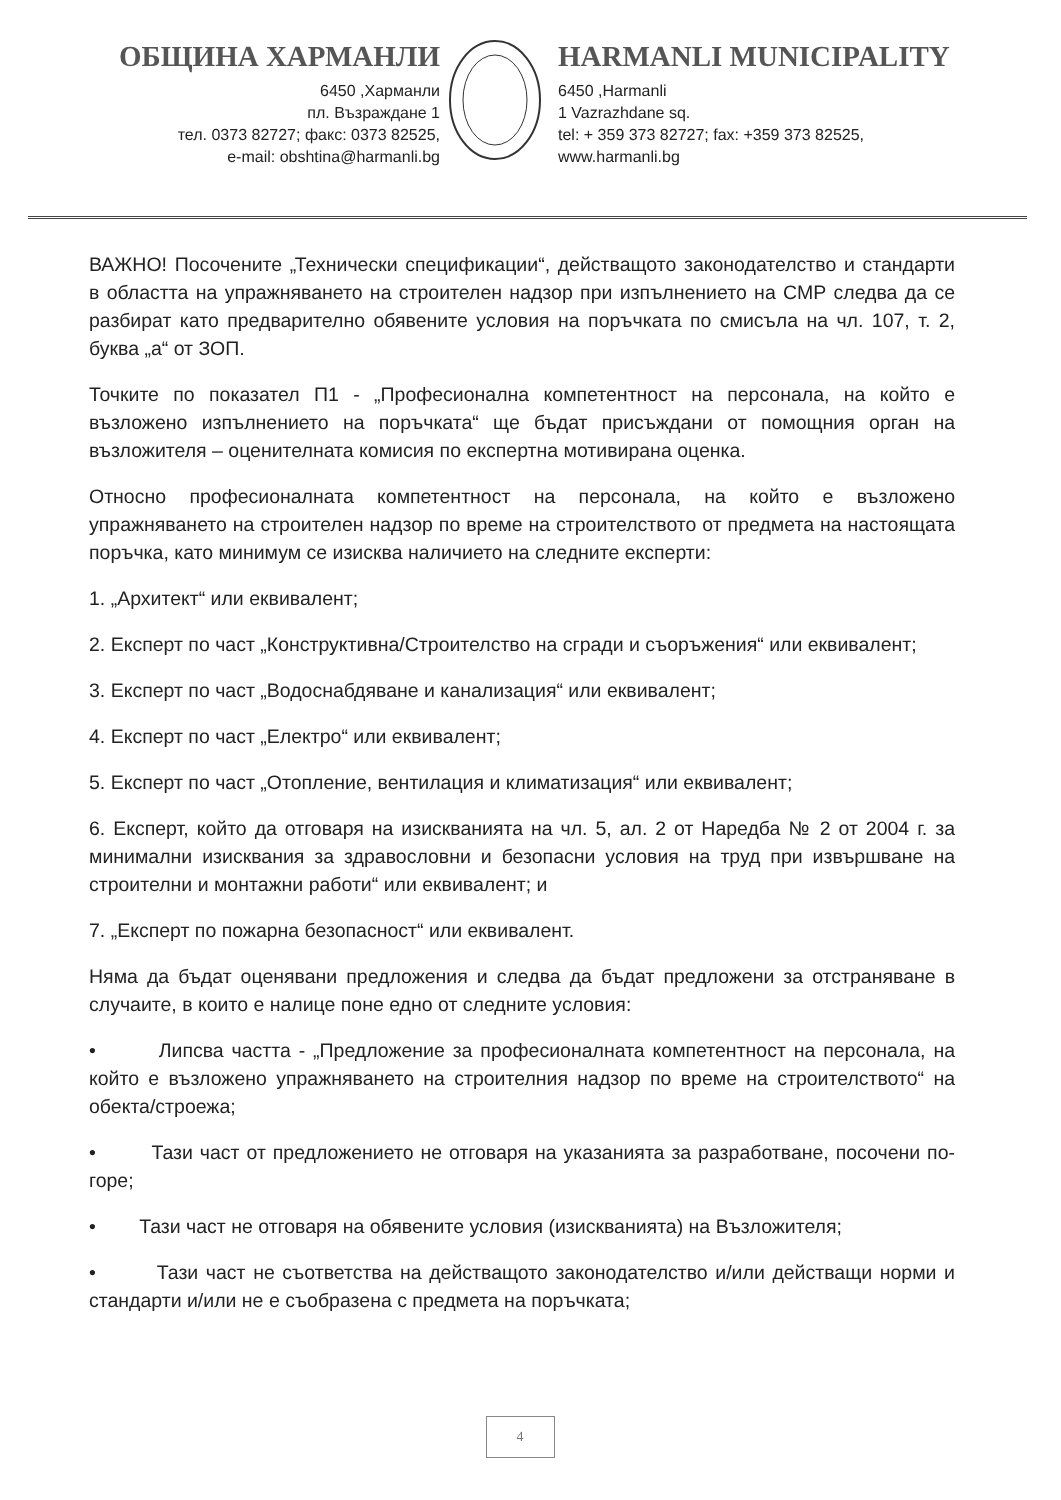ОБЩИНА ХАРМАНЛИ
6450 ,Харманли
пл. Възраждане 1
тел. 0373 82727; факс: 0373 82525,
e-mail: obshtina@harmanli.bg
HARMANLI MUNICIPALITY
6450 ,Harmanli
1 Vazrazhdane sq.
tel: + 359 373 82727; fax: +359 373 82525,
www.harmanli.bg
ВАЖНО! Посочените „Технически спецификации“, действащото законодателство и стандарти в областта на упражняването на строителен надзор при изпълнението на СМР следва да се разбират като предварително обявените условия на поръчката по смисъла на чл. 107, т. 2, буква „а“ от ЗОП.
Точките по показател П1 - „Професионална компетентност на персонала, на който е възложено изпълнението на поръчката“ ще бъдат присъждани от помощния орган на възложителя – оценителната комисия по експертна мотивирана оценка.
Относно професионалната компетентност на персонала, на който е възложено упражняването на строителен надзор по време на строителството от предмета на настоящата поръчка, като минимум се изисква наличието на следните експерти:
1. „Архитект“ или еквивалент;
2. Експерт по част „Конструктивна/Строителство на сгради и съоръжения“ или еквивалент;
3. Експерт по част „Водоснабдяване и канализация“ или еквивалент;
4. Експерт по част „Електро“ или еквивалент;
5. Експерт по част „Отопление, вентилация и климатизация“ или еквивалент;
6. Експерт, който да отговаря на изискванията на чл. 5, ал. 2 от Наредба № 2 от 2004 г. за минимални изисквания за здравословни и безопасни условия на труд при извършване на строителни и монтажни работи“ или еквивалент; и
7. „Експерт по пожарна безопасност“ или еквивалент.
Няма да бъдат оценявани предложения и следва да бъдат предложени за отстраняване в случаите, в които е налице поне едно от следните условия:
• Липсва частта - „Предложение за професионалната компетентност на персонала, на който е възложено упражняването на строителния надзор по време на строителството“ на обекта/строежа;
• Тази част от предложението не отговаря на указанията за разработване, посочени по-горе;
• Тази част не отговаря на обявените условия (изискванията) на Възложителя;
• Тази част не съответства на действащото законодателство и/или действащи норми и стандарти и/или не е съобразена с предмета на поръчката;
4